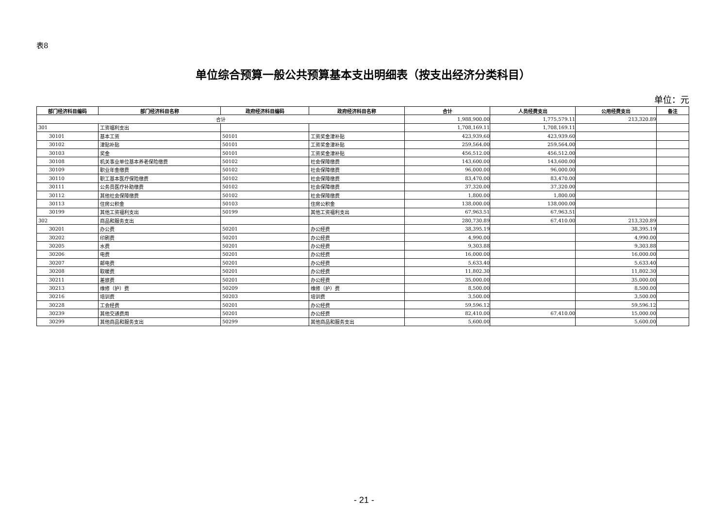表8
单位综合预算一般公共预算基本支出明细表（按支出经济分类科目）
单位：元
| 部门经济科目编码 | 部门经济科目名称 | 政府经济科目编码 | 政府经济科目名称 | 合计 | 人员经费支出 | 公用经费支出 | 备注 |
| --- | --- | --- | --- | --- | --- | --- | --- |
| 合计 | | | | 1,988,900.00 | 1,775,579.11 | 213,320.89 | |
| 301 | 工资福利支出 | | | 1,708,169.11 | 1,708,169.11 | | |
| 30101 | 基本工资 | 50101 | 工资奖金津补贴 | 423,939.60 | 423,939.60 | | |
| 30102 | 津贴补贴 | 50101 | 工资奖金津补贴 | 259,564.00 | 259,564.00 | | |
| 30103 | 奖金 | 50101 | 工资奖金津补贴 | 456,512.00 | 456,512.00 | | |
| 30108 | 机关事业单位基本养老保险缴费 | 50102 | 社会保障缴费 | 143,600.00 | 143,600.00 | | |
| 30109 | 职业年金缴费 | 50102 | 社会保障缴费 | 96,000.00 | 96,000.00 | | |
| 30110 | 职工基本医疗保险缴费 | 50102 | 社会保障缴费 | 83,470.00 | 83,470.00 | | |
| 30111 | 公务员医疗补助缴费 | 50102 | 社会保障缴费 | 37,320.00 | 37,320.00 | | |
| 30112 | 其他社会保障缴费 | 50102 | 社会保障缴费 | 1,800.00 | 1,800.00 | | |
| 30113 | 住房公积金 | 50103 | 住房公积金 | 138,000.00 | 138,000.00 | | |
| 30199 | 其他工资福利支出 | 50199 | 其他工资福利支出 | 67,963.51 | 67,963.51 | | |
| 302 | 商品和服务支出 | | | 280,730.89 | 67,410.00 | 213,320.89 | |
| 30201 | 办公费 | 50201 | 办公经费 | 38,395.19 | | 38,395.19 | |
| 30202 | 印刷费 | 50201 | 办公经费 | 4,990.00 | | 4,990.00 | |
| 30205 | 水费 | 50201 | 办公经费 | 9,303.88 | | 9,303.88 | |
| 30206 | 电费 | 50201 | 办公经费 | 16,000.00 | | 16,000.00 | |
| 30207 | 邮电费 | 50201 | 办公经费 | 5,633.40 | | 5,633.40 | |
| 30208 | 取暖费 | 50201 | 办公经费 | 11,802.30 | | 11,802.30 | |
| 30211 | 差旅费 | 50201 | 办公经费 | 35,000.00 | | 35,000.00 | |
| 30213 | 维修（护）费 | 50209 | 维修（护）费 | 8,500.00 | | 8,500.00 | |
| 30216 | 培训费 | 50203 | 培训费 | 3,500.00 | | 3,500.00 | |
| 30228 | 工会经费 | 50201 | 办公经费 | 59,596.12 | | 59,596.12 | |
| 30239 | 其他交通费用 | 50201 | 办公经费 | 82,410.00 | 67,410.00 | 15,000.00 | |
| 30299 | 其他商品和服务支出 | 50299 | 其他商品和服务支出 | 5,600.00 | | 5,600.00 | |
- 21 -